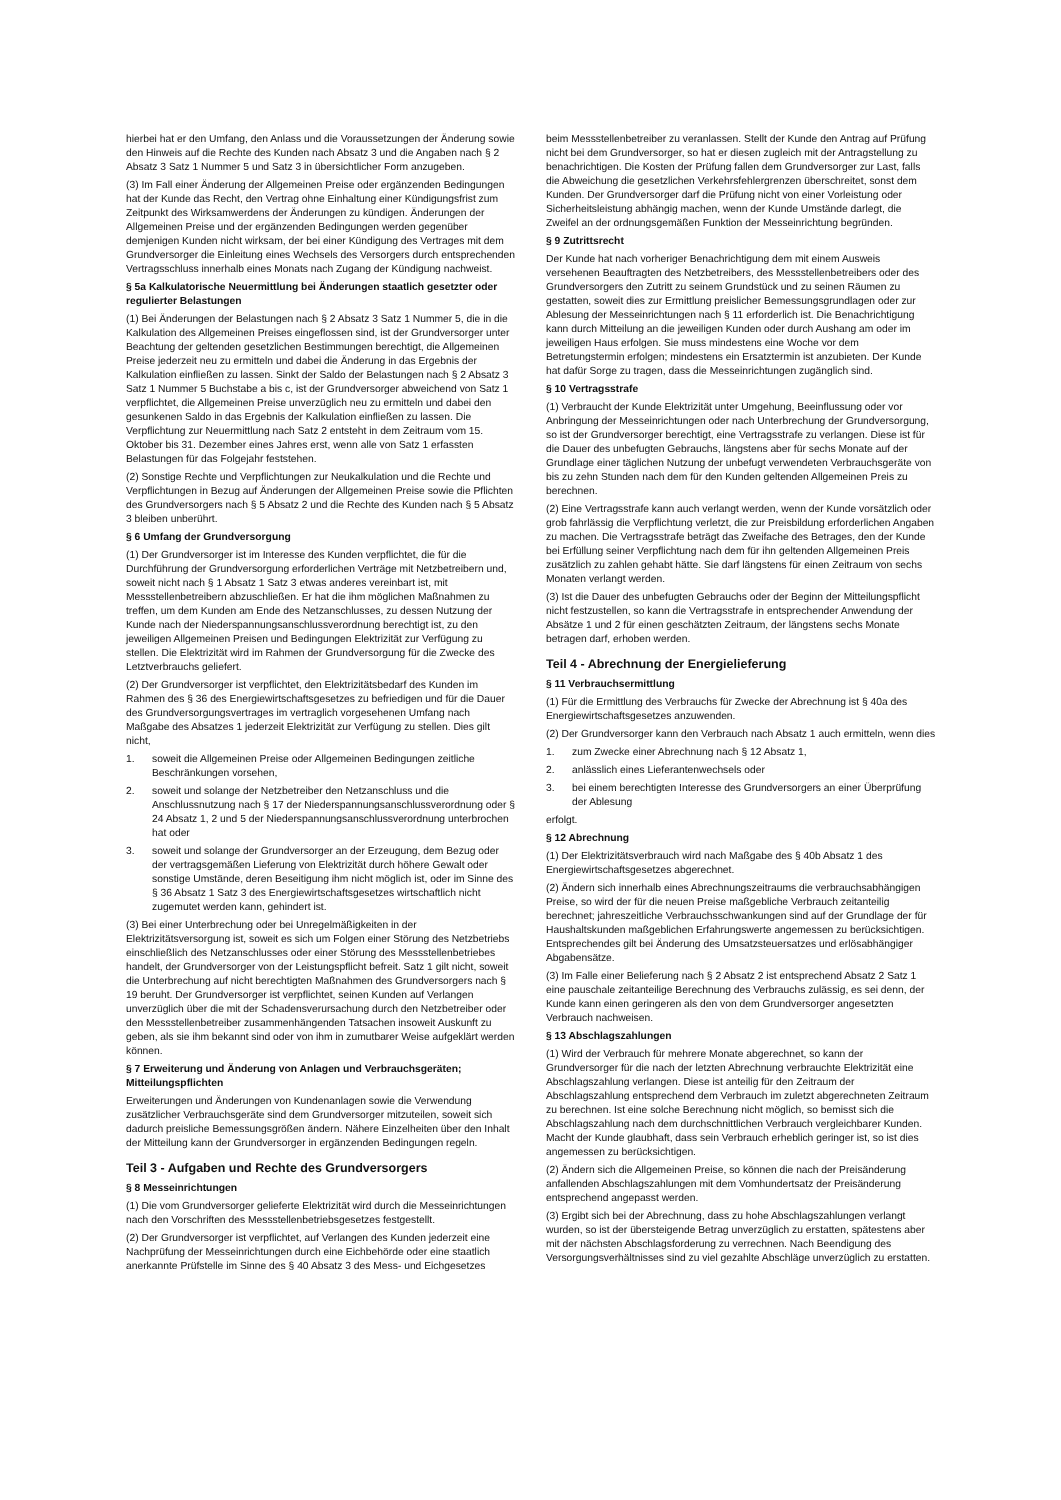hierbei hat er den Umfang, den Anlass und die Voraussetzungen der Änderung sowie den Hinweis auf die Rechte des Kunden nach Absatz 3 und die Angaben nach § 2 Absatz 3 Satz 1 Nummer 5 und Satz 3 in übersichtlicher Form anzugeben.
(3) Im Fall einer Änderung der Allgemeinen Preise oder ergänzenden Bedingungen hat der Kunde das Recht, den Vertrag ohne Einhaltung einer Kündigungsfrist zum Zeitpunkt des Wirksamwerdens der Änderungen zu kündigen. Änderungen der Allgemeinen Preise und der ergänzenden Bedingungen werden gegenüber demjenigen Kunden nicht wirksam, der bei einer Kündigung des Vertrages mit dem Grundversorger die Einleitung eines Wechsels des Versorgers durch entsprechenden Vertragsschluss innerhalb eines Monats nach Zugang der Kündigung nachweist.
§ 5a Kalkulatorische Neuermittlung bei Änderungen staatlich gesetzter oder regulierter Belastungen
(1) Bei Änderungen der Belastungen nach § 2 Absatz 3 Satz 1 Nummer 5, die in die Kalkulation des Allgemeinen Preises eingeflossen sind, ist der Grundversorger unter Beachtung der geltenden gesetzlichen Bestimmungen berechtigt, die Allgemeinen Preise jederzeit neu zu ermitteln und dabei die Änderung in das Ergebnis der Kalkulation einfließen zu lassen. Sinkt der Saldo der Belastungen nach § 2 Absatz 3 Satz 1 Nummer 5 Buchstabe a bis c, ist der Grundversorger abweichend von Satz 1 verpflichtet, die Allgemeinen Preise unverzüglich neu zu ermitteln und dabei den gesunkenen Saldo in das Ergebnis der Kalkulation einfließen zu lassen. Die Verpflichtung zur Neuermittlung nach Satz 2 entsteht in dem Zeitraum vom 15. Oktober bis 31. Dezember eines Jahres erst, wenn alle von Satz 1 erfassten Belastungen für das Folgejahr feststehen.
(2) Sonstige Rechte und Verpflichtungen zur Neukalkulation und die Rechte und Verpflichtungen in Bezug auf Änderungen der Allgemeinen Preise sowie die Pflichten des Grundversorgers nach § 5 Absatz 2 und die Rechte des Kunden nach § 5 Absatz 3 bleiben unberührt.
§ 6 Umfang der Grundversorgung
(1) Der Grundversorger ist im Interesse des Kunden verpflichtet, die für die Durchführung der Grundversorgung erforderlichen Verträge mit Netzbetreibern und, soweit nicht nach § 1 Absatz 1 Satz 3 etwas anderes vereinbart ist, mit Messstellenbetreibern abzuschließen. Er hat die ihm möglichen Maßnahmen zu treffen, um dem Kunden am Ende des Netzanschlusses, zu dessen Nutzung der Kunde nach der Niederspannungsanschlussverordnung berechtigt ist, zu den jeweiligen Allgemeinen Preisen und Bedingungen Elektrizität zur Verfügung zu stellen. Die Elektrizität wird im Rahmen der Grundversorgung für die Zwecke des Letztverbrauchs geliefert.
(2) Der Grundversorger ist verpflichtet, den Elektrizitätsbedarf des Kunden im Rahmen des § 36 des Energiewirtschaftsgesetzes zu befriedigen und für die Dauer des Grundversorgungsvertrages im vertraglich vorgesehenen Umfang nach Maßgabe des Absatzes 1 jederzeit Elektrizität zur Verfügung zu stellen. Dies gilt nicht,
1. soweit die Allgemeinen Preise oder Allgemeinen Bedingungen zeitliche Beschränkungen vorsehen,
2. soweit und solange der Netzbetreiber den Netzanschluss und die Anschlussnutzung nach § 17 der Niederspannungsanschlussverordnung oder § 24 Absatz 1, 2 und 5 der Niederspannungsanschlussverordnung unterbrochen hat oder
3. soweit und solange der Grundversorger an der Erzeugung, dem Bezug oder der vertragsgemäßen Lieferung von Elektrizität durch höhere Gewalt oder sonstige Umstände, deren Beseitigung ihm nicht möglich ist, oder im Sinne des § 36 Absatz 1 Satz 3 des Energiewirtschaftsgesetzes wirtschaftlich nicht zugemutet werden kann, gehindert ist.
(3) Bei einer Unterbrechung oder bei Unregelmäßigkeiten in der Elektrizitätsversorgung ist, soweit es sich um Folgen einer Störung des Netzbetriebs einschließlich des Netzanschlusses oder einer Störung des Messstellenbetriebes handelt, der Grundversorger von der Leistungspflicht befreit. Satz 1 gilt nicht, soweit die Unterbrechung auf nicht berechtigten Maßnahmen des Grundversorgers nach § 19 beruht. Der Grundversorger ist verpflichtet, seinen Kunden auf Verlangen unverzüglich über die mit der Schadensverursachung durch den Netzbetreiber oder den Messstellenbetreiber zusammenhängenden Tatsachen insoweit Auskunft zu geben, als sie ihm bekannt sind oder von ihm in zumutbarer Weise aufgeklärt werden können.
§ 7 Erweiterung und Änderung von Anlagen und Verbrauchsgeräten; Mitteilungspflichten
Erweiterungen und Änderungen von Kundenanlagen sowie die Verwendung zusätzlicher Verbrauchsgeräte sind dem Grundversorger mitzuteilen, soweit sich dadurch preisliche Bemessungsgrößen ändern. Nähere Einzelheiten über den Inhalt der Mitteilung kann der Grundversorger in ergänzenden Bedingungen regeln.
Teil 3 - Aufgaben und Rechte des Grundversorgers
§ 8 Messeinrichtungen
(1) Die vom Grundversorger gelieferte Elektrizität wird durch die Messeinrichtungen nach den Vorschriften des Messstellenbetriebsgesetzes festgestellt.
(2) Der Grundversorger ist verpflichtet, auf Verlangen des Kunden jederzeit eine Nachprüfung der Messeinrichtungen durch eine Eichbehörde oder eine staatlich anerkannte Prüfstelle im Sinne des § 40 Absatz 3 des Mess- und Eichgesetzes
beim Messstellenbetreiber zu veranlassen. Stellt der Kunde den Antrag auf Prüfung nicht bei dem Grundversorger, so hat er diesen zugleich mit der Antragstellung zu benachrichtigen. Die Kosten der Prüfung fallen dem Grundversorger zur Last, falls die Abweichung die gesetzlichen Verkehrsfehlergrenzen überschreitet, sonst dem Kunden. Der Grundversorger darf die Prüfung nicht von einer Vorleistung oder Sicherheitsleistung abhängig machen, wenn der Kunde Umstände darlegt, die Zweifel an der ordnungsgemäßen Funktion der Messeinrichtung begründen.
§ 9 Zutrittsrecht
Der Kunde hat nach vorheriger Benachrichtigung dem mit einem Ausweis versehenen Beauftragten des Netzbetreibers, des Messstellenbetreibers oder des Grundversorgers den Zutritt zu seinem Grundstück und zu seinen Räumen zu gestatten, soweit dies zur Ermittlung preislicher Bemessungsgrundlagen oder zur Ablesung der Messeinrichtungen nach § 11 erforderlich ist. Die Benachrichtigung kann durch Mitteilung an die jeweiligen Kunden oder durch Aushang am oder im jeweiligen Haus erfolgen. Sie muss mindestens eine Woche vor dem Betretungstermin erfolgen; mindestens ein Ersatztermin ist anzubieten. Der Kunde hat dafür Sorge zu tragen, dass die Messeinrichtungen zugänglich sind.
§ 10 Vertragsstrafe
(1) Verbraucht der Kunde Elektrizität unter Umgehung, Beeinflussung oder vor Anbringung der Messeinrichtungen oder nach Unterbrechung der Grundversorgung, so ist der Grundversorger berechtigt, eine Vertragsstrafe zu verlangen. Diese ist für die Dauer des unbefugten Gebrauchs, längstens aber für sechs Monate auf der Grundlage einer täglichen Nutzung der unbefugt verwendeten Verbrauchsgeräte von bis zu zehn Stunden nach dem für den Kunden geltenden Allgemeinen Preis zu berechnen.
(2) Eine Vertragsstrafe kann auch verlangt werden, wenn der Kunde vorsätzlich oder grob fahrlässig die Verpflichtung verletzt, die zur Preisbildung erforderlichen Angaben zu machen. Die Vertragsstrafe beträgt das Zweifache des Betrages, den der Kunde bei Erfüllung seiner Verpflichtung nach dem für ihn geltenden Allgemeinen Preis zusätzlich zu zahlen gehabt hätte. Sie darf längstens für einen Zeitraum von sechs Monaten verlangt werden.
(3) Ist die Dauer des unbefugten Gebrauchs oder der Beginn der Mitteilungspflicht nicht festzustellen, so kann die Vertragsstrafe in entsprechender Anwendung der Absätze 1 und 2 für einen geschätzten Zeitraum, der längstens sechs Monate betragen darf, erhoben werden.
Teil 4 - Abrechnung der Energielieferung
§ 11 Verbrauchsermittlung
(1) Für die Ermittlung des Verbrauchs für Zwecke der Abrechnung ist § 40a des Energiewirtschaftsgesetzes anzuwenden.
(2) Der Grundversorger kann den Verbrauch nach Absatz 1 auch ermitteln, wenn dies
1. zum Zwecke einer Abrechnung nach § 12 Absatz 1,
2. anlässlich eines Lieferantenwechsels oder
3. bei einem berechtigten Interesse des Grundversorgers an einer Überprüfung der Ablesung
erfolgt.
§ 12 Abrechnung
(1) Der Elektrizitätsverbrauch wird nach Maßgabe des § 40b Absatz 1 des Energiewirtschaftsgesetzes abgerechnet.
(2) Ändern sich innerhalb eines Abrechnungszeitraums die verbrauchsabhängigen Preise, so wird der für die neuen Preise maßgebliche Verbrauch zeitanteilig berechnet; jahreszeitliche Verbrauchsschwankungen sind auf der Grundlage der für Haushaltskunden maßgeblichen Erfahrungswerte angemessen zu berücksichtigen. Entsprechendes gilt bei Änderung des Umsatzsteuersatzes und erlösabhängiger Abgabensätze.
(3) Im Falle einer Belieferung nach § 2 Absatz 2 ist entsprechend Absatz 2 Satz 1 eine pauschale zeitanteilige Berechnung des Verbrauchs zulässig, es sei denn, der Kunde kann einen geringeren als den von dem Grundversorger angesetzten Verbrauch nachweisen.
§ 13 Abschlagszahlungen
(1) Wird der Verbrauch für mehrere Monate abgerechnet, so kann der Grundversorger für die nach der letzten Abrechnung verbrauchte Elektrizität eine Abschlagszahlung verlangen. Diese ist anteilig für den Zeitraum der Abschlagszahlung entsprechend dem Verbrauch im zuletzt abgerechneten Zeitraum zu berechnen. Ist eine solche Berechnung nicht möglich, so bemisst sich die Abschlagszahlung nach dem durchschnittlichen Verbrauch vergleichbarer Kunden. Macht der Kunde glaubhaft, dass sein Verbrauch erheblich geringer ist, so ist dies angemessen zu berücksichtigen.
(2) Ändern sich die Allgemeinen Preise, so können die nach der Preisänderung anfallenden Abschlagszahlungen mit dem Vomhundertsatz der Preisänderung entsprechend angepasst werden.
(3) Ergibt sich bei der Abrechnung, dass zu hohe Abschlagszahlungen verlangt wurden, so ist der übersteigende Betrag unverzüglich zu erstatten, spätestens aber mit der nächsten Abschlagsforderung zu verrechnen. Nach Beendigung des Versorgungsverhältnisses sind zu viel gezahlte Abschläge unverzüglich zu erstatten.